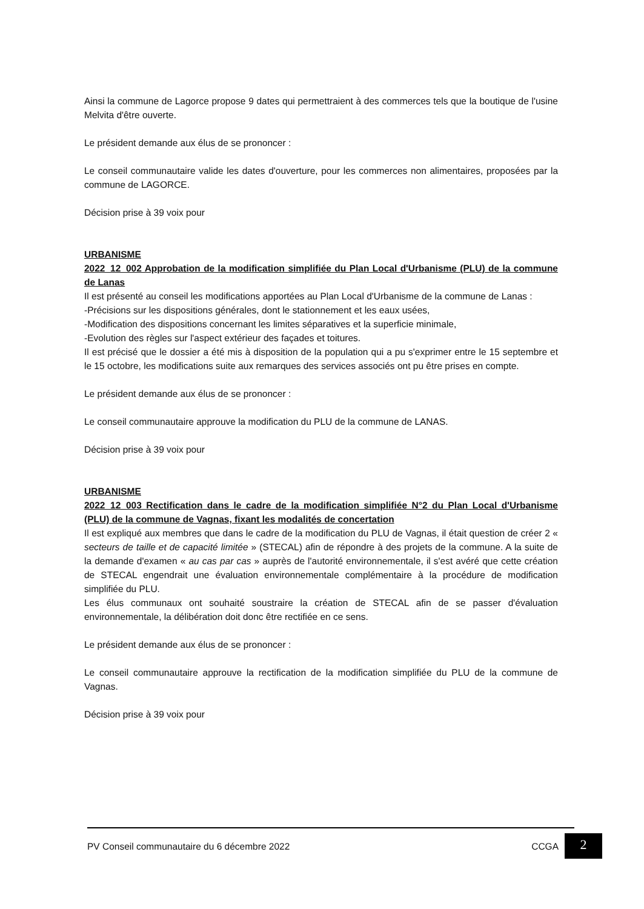Ainsi la commune de Lagorce propose 9 dates qui permettraient à des commerces tels que la boutique de l'usine Melvita d'être ouverte.
Le président demande aux élus de se prononcer :
Le conseil communautaire valide les dates d'ouverture, pour les commerces non alimentaires, proposées par la commune de LAGORCE.
Décision prise à 39 voix pour
URBANISME
2022_12_002 Approbation de la modification simplifiée du Plan Local d'Urbanisme (PLU) de la commune de Lanas
Il est présenté au conseil les modifications apportées au Plan Local d'Urbanisme de la commune de Lanas :
-Précisions sur les dispositions générales, dont le stationnement et les eaux usées,
-Modification des dispositions concernant les limites séparatives et la superficie minimale,
-Evolution des règles sur l'aspect extérieur des façades et toitures.
Il est précisé que le dossier a été mis à disposition de la population qui a pu s'exprimer entre le 15 septembre et le 15 octobre, les modifications suite aux remarques des services associés ont pu être prises en compte.
Le président demande aux élus de se prononcer :
Le conseil communautaire approuve la modification du PLU de la commune de LANAS.
Décision prise à 39 voix pour
URBANISME
2022_12_003 Rectification dans le cadre de la modification simplifiée N°2 du Plan Local d'Urbanisme (PLU) de la commune de Vagnas, fixant les modalités de concertation
Il est expliqué aux membres que dans le cadre de la modification du PLU de Vagnas, il était question de créer 2 « secteurs de taille et de capacité limitée » (STECAL) afin de répondre à des projets de la commune. A la suite de la demande d'examen « au cas par cas » auprès de l'autorité environnementale, il s'est avéré que cette création de STECAL engendrait une évaluation environnementale complémentaire à la procédure de modification simplifiée du PLU.
Les élus communaux ont souhaité soustraire la création de STECAL afin de se passer d'évaluation environnementale, la délibération doit donc être rectifiée en ce sens.
Le président demande aux élus de se prononcer :
Le conseil communautaire approuve la rectification de la modification simplifiée du PLU de la commune de Vagnas.
Décision prise à 39 voix pour
PV Conseil communautaire du 6 décembre 2022 CCGA 2